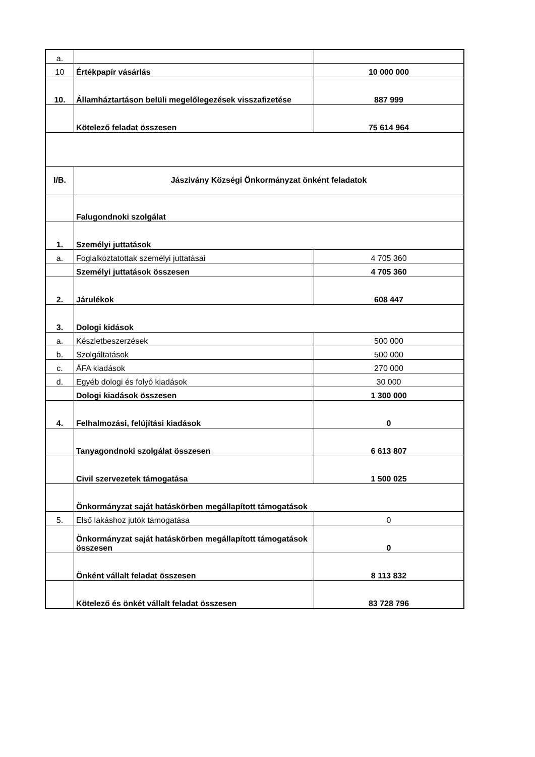| a. | | |
| 10 | Értékpapír vásárlás | 10 000 000 |
| 10. | Államháztartáson belüli megelőlegezések visszafizetése | 887 999 |
| | Kötelező feladat összesen | 75 614 964 |
| I/B. | Jászivány Községi Önkormányzat önként feladatok | |
| | Falugondnoki szolgálat | |
| 1. | Személyi juttatások | |
| a. | Foglalkoztatottak személyi juttatásai | 4 705 360 |
| | Személyi juttatások összesen | 4 705 360 |
| 2. | Járulékok | 608 447 |
| 3. | Dologi kidások | |
| a. | Készletbeszerzések | 500 000 |
| b. | Szolgáltatások | 500 000 |
| c. | ÁFA kiadások | 270 000 |
| d. | Egyéb dologi és folyó kiadások | 30 000 |
| | Dologi kiadások összesen | 1 300 000 |
| 4. | Felhalmozási, felújítási kiadások | 0 |
| | Tanyagondnoki szolgálat összesen | 6 613 807 |
| | Civil szervezetek támogatása | 1 500 025 |
| | Önkormányzat saját hatáskörben megállapított támogatások | |
| 5. | Első lakáshoz jutók támogatása | 0 |
| | Önkormányzat saját hatáskörben megállapított támogatások összesen | 0 |
| | Önként vállalt feladat összesen | 8 113 832 |
| | Kötelező és önkét vállalt feladat összesen | 83 728 796 |